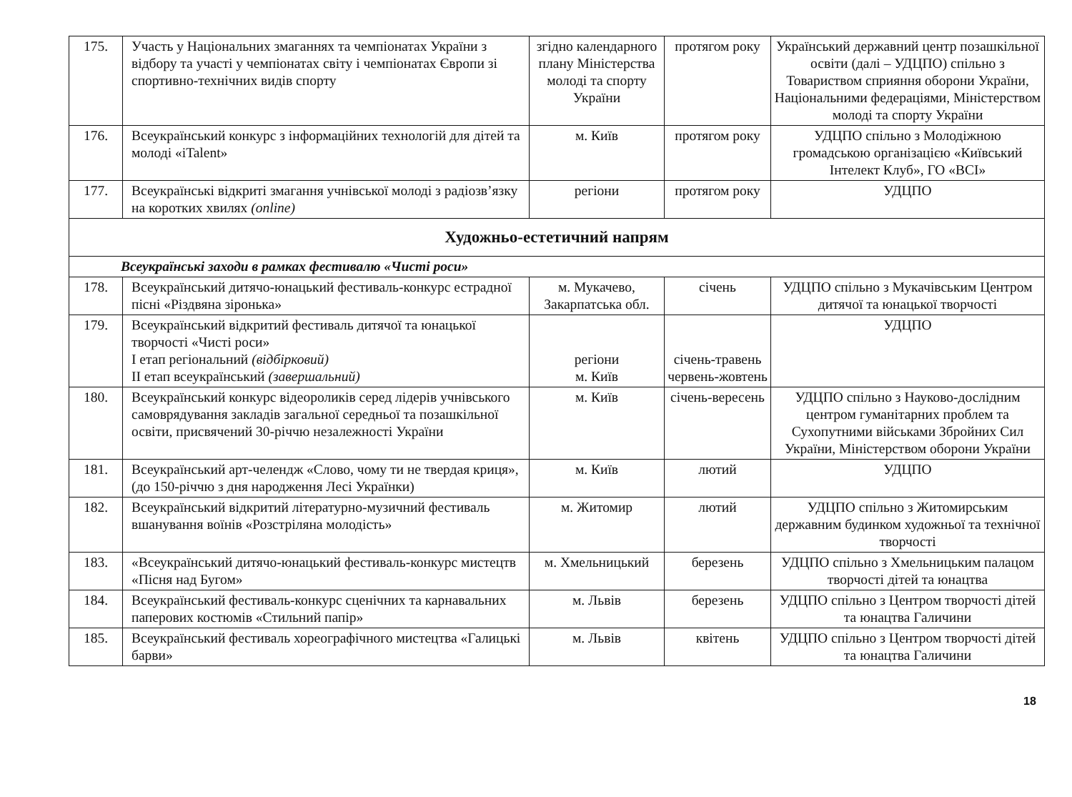| 175. | Участь у Національних змаганнях та чемпіонатах України з відбору та участі у чемпіонатах світу і чемпіонатах Європи зі спортивно-технічних видів спорту | згідно календарного плану Міністерства молоді та спорту України | протягом року | Український державний центр позашкільної освіти (далі – УДЦПО) спільно з Товариством сприяння оборони України, Національними федераціями, Міністерством молоді та спорту України |
| 176. | Всеукраїнський конкурс з інформаційних технологій для дітей та молоді «iTalent» | м. Київ | протягом року | УДЦПО спільно з Молодіжною громадською організацією «Київський Інтелект Клуб», ГО «ВСІ» |
| 177. | Всеукраїнські відкриті змагання учнівської молоді з радіозв’язку на коротких хвилях (online) | регіони | протягом року | УДЦПО |
| Художньо-естетичний напрям | | | | |
| Всеукраїнські заходи в рамках фестивалю «Чисті роси» | | | | |
| 178. | Всеукраїнський дитячо-юнацький фестиваль-конкурс естрадної пісні «Різдвяна зіронька» | м. Мукачево, Закарпатська обл. | січень | УДЦПО спільно з Мукачівським Центром дитячої та юнацької творчості |
| 179. | Всеукраїнський відкритий фестиваль дитячої та юнацької творчості «Чисті роси» І етап регіональний (відбірковий) ІІ етап всеукраїнський (завершальний) | регіони м. Київ | січень-травень червень-жовтень | УДЦПО |
| 180. | Всеукраїнський конкурс відеороликів серед лідерів учнівського самоврядування закладів загальної середньої та позашкільної освіти, присвячений 30-річчю незалежності України | м. Київ | січень-вересень | УДЦПО спільно з Науково-дослідним центром гуманітарних проблем та Сухопутними військами Збройних Сил України, Міністерством оборони України |
| 181. | Всеукраїнський арт-челендж «Слово, чому ти не твердая криця», (до 150-річчю з дня народження Лесі Українки) | м. Київ | лютий | УДЦПО |
| 182. | Всеукраїнський відкритий літературно-музичний фестиваль вшанування воїнів «Розстріляна молодість» | м. Житомир | лютий | УДЦПО спільно з Житомирським державним будинком художньої та технічної творчості |
| 183. | «Всеукраїнський дитячо-юнацький фестиваль-конкурс мистецтв «Пісня над Бугом» | м. Хмельницький | березень | УДЦПО спільно з Хмельницьким палацом творчості дітей та юнацтва |
| 184. | Всеукраїнський фестиваль-конкурс сценічних та карнавальних паперових костюмів «Стильний папір» | м. Львів | березень | УДЦПО спільно з Центром творчості дітей та юнацтва Галичини |
| 185. | Всеукраїнський фестиваль хореографічного мистецтва «Галицькі барви» | м. Львів | квітень | УДЦПО спільно з Центром творчості дітей та юнацтва Галичини |
18